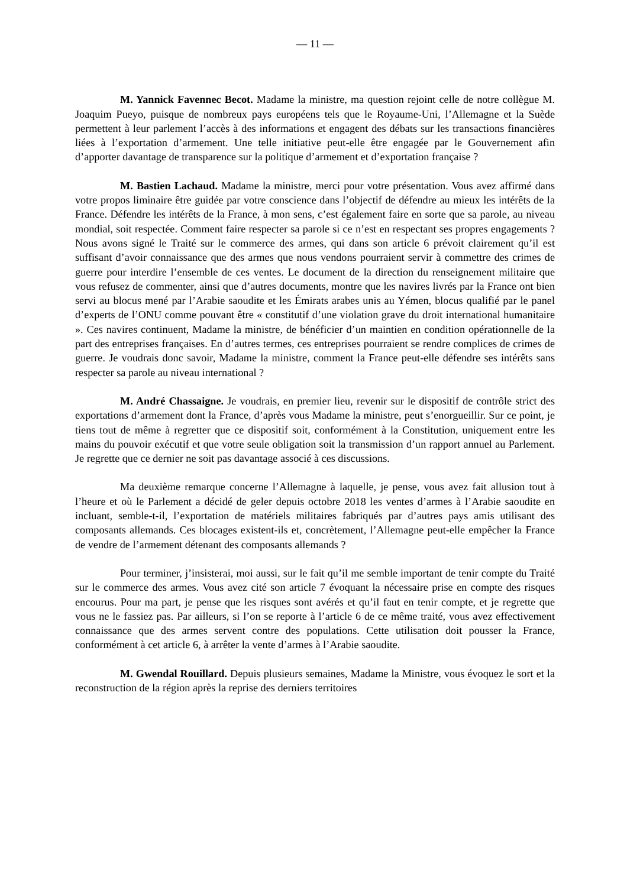— 11 —
M. Yannick Favennec Becot. Madame la ministre, ma question rejoint celle de notre collègue M. Joaquim Pueyo, puisque de nombreux pays européens tels que le Royaume-Uni, l’Allemagne et la Suède permettent à leur parlement l’accès à des informations et engagent des débats sur les transactions financières liées à l’exportation d’armement. Une telle initiative peut-elle être engagée par le Gouvernement afin d’apporter davantage de transparence sur la politique d’armement et d’exportation française ?
M. Bastien Lachaud. Madame la ministre, merci pour votre présentation. Vous avez affirmé dans votre propos liminaire être guidée par votre conscience dans l’objectif de défendre au mieux les intérêts de la France. Défendre les intérêts de la France, à mon sens, c’est également faire en sorte que sa parole, au niveau mondial, soit respectée. Comment faire respecter sa parole si ce n’est en respectant ses propres engagements ? Nous avons signé le Traité sur le commerce des armes, qui dans son article 6 prévoit clairement qu’il est suffisant d’avoir connaissance que des armes que nous vendons pourraient servir à commettre des crimes de guerre pour interdire l’ensemble de ces ventes. Le document de la direction du renseignement militaire que vous refusez de commenter, ainsi que d’autres documents, montre que les navires livrés par la France ont bien servi au blocus mené par l’Arabie saoudite et les Émirats arabes unis au Yémen, blocus qualifié par le panel d’experts de l’ONU comme pouvant être « constitutif d’une violation grave du droit international humanitaire ». Ces navires continuent, Madame la ministre, de bénéficier d’un maintien en condition opérationnelle de la part des entreprises françaises. En d’autres termes, ces entreprises pourraient se rendre complices de crimes de guerre. Je voudrais donc savoir, Madame la ministre, comment la France peut-elle défendre ses intérêts sans respecter sa parole au niveau international ?
M. André Chassaigne. Je voudrais, en premier lieu, revenir sur le dispositif de contrôle strict des exportations d’armement dont la France, d’après vous Madame la ministre, peut s’enorgueillir. Sur ce point, je tiens tout de même à regretter que ce dispositif soit, conformément à la Constitution, uniquement entre les mains du pouvoir exécutif et que votre seule obligation soit la transmission d’un rapport annuel au Parlement. Je regrette que ce dernier ne soit pas davantage associé à ces discussions.
Ma deuxième remarque concerne l’Allemagne à laquelle, je pense, vous avez fait allusion tout à l’heure et où le Parlement a décidé de geler depuis octobre 2018 les ventes d’armes à l’Arabie saoudite en incluant, semble-t-il, l’exportation de matériels militaires fabriqués par d’autres pays amis utilisant des composants allemands. Ces blocages existent-ils et, concrètement, l’Allemagne peut-elle empêcher la France de vendre de l’armement détenant des composants allemands ?
Pour terminer, j’insisterai, moi aussi, sur le fait qu’il me semble important de tenir compte du Traité sur le commerce des armes. Vous avez cité son article 7 évoquant la nécessaire prise en compte des risques encourus. Pour ma part, je pense que les risques sont avérés et qu’il faut en tenir compte, et je regrette que vous ne le fassiez pas. Par ailleurs, si l’on se reporte à l’article 6 de ce même traité, vous avez effectivement connaissance que des armes servent contre des populations. Cette utilisation doit pousser la France, conformément à cet article 6, à arrêter la vente d’armes à l’Arabie saoudite.
M. Gwendal Rouillard. Depuis plusieurs semaines, Madame la Ministre, vous évoquez le sort et la reconstruction de la région après la reprise des derniers territoires